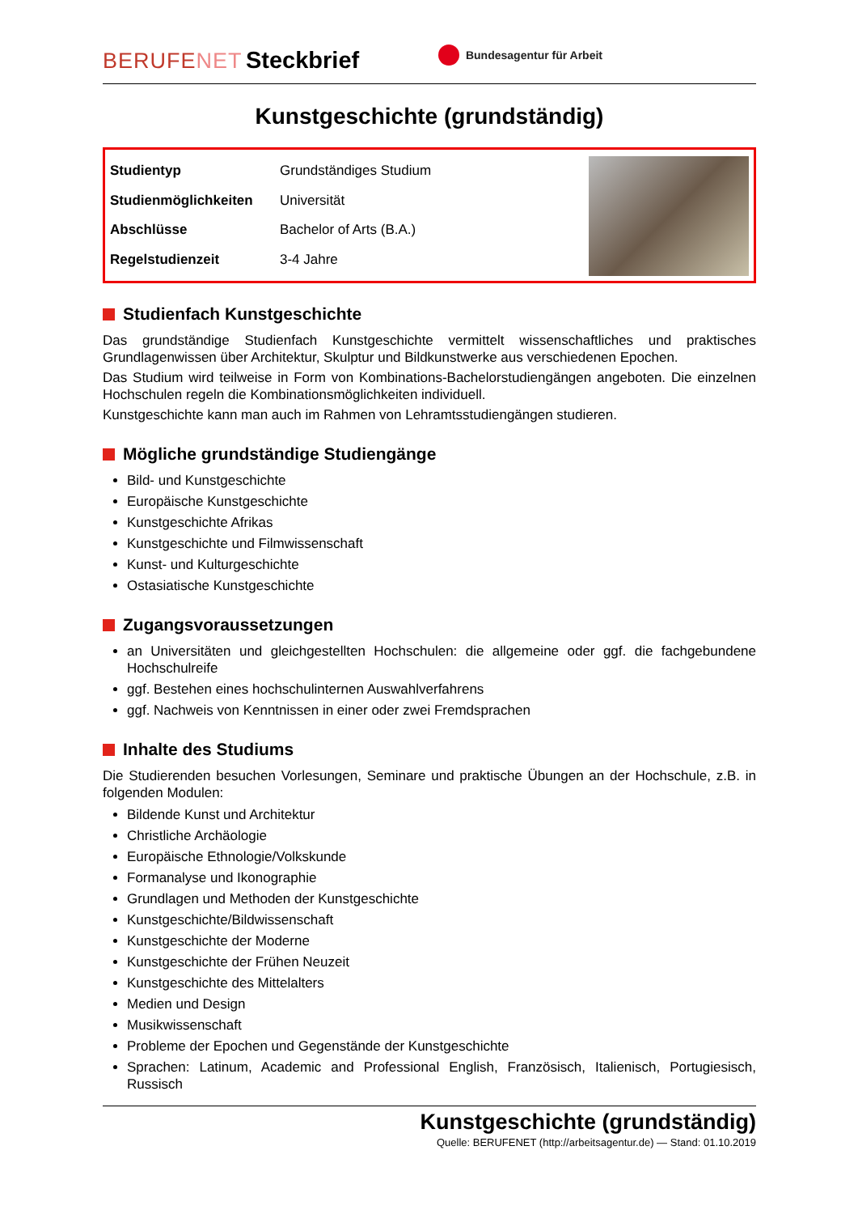BERUFENET Steckbrief
Bundesagentur für Arbeit
Kunstgeschichte (grundständig)
| Studientyp | Grundständiges Studium |
| Studienmöglichkeiten | Universität |
| Abschlüsse | Bachelor of Arts (B.A.) |
| Regelstudienzeit | 3-4 Jahre |
Studienfach Kunstgeschichte
Das grundständige Studienfach Kunstgeschichte vermittelt wissenschaftliches und praktisches Grundlagenwissen über Architektur, Skulptur und Bildkunstwerke aus verschiedenen Epochen.
Das Studium wird teilweise in Form von Kombinations-Bachelorstudiengängen angeboten. Die einzelnen Hochschulen regeln die Kombinationsmöglichkeiten individuell.
Kunstgeschichte kann man auch im Rahmen von Lehramtsstudiengängen studieren.
Mögliche grundständige Studiengänge
Bild- und Kunstgeschichte
Europäische Kunstgeschichte
Kunstgeschichte Afrikas
Kunstgeschichte und Filmwissenschaft
Kunst- und Kulturgeschichte
Ostasiatische Kunstgeschichte
Zugangsvoraussetzungen
an Universitäten und gleichgestellten Hochschulen: die allgemeine oder ggf. die fachgebundene Hochschulreife
ggf. Bestehen eines hochschulinternen Auswahlverfahrens
ggf. Nachweis von Kenntnissen in einer oder zwei Fremdsprachen
Inhalte des Studiums
Die Studierenden besuchen Vorlesungen, Seminare und praktische Übungen an der Hochschule, z.B. in folgenden Modulen:
Bildende Kunst und Architektur
Christliche Archäologie
Europäische Ethnologie/Volkskunde
Formanalyse und Ikonographie
Grundlagen und Methoden der Kunstgeschichte
Kunstgeschichte/Bildwissenschaft
Kunstgeschichte der Moderne
Kunstgeschichte der Frühen Neuzeit
Kunstgeschichte des Mittelalters
Medien und Design
Musikwissenschaft
Probleme der Epochen und Gegenstände der Kunstgeschichte
Sprachen: Latinum, Academic and Professional English, Französisch, Italienisch, Portugiesisch, Russisch
Kunstgeschichte (grundständig)
Quelle: BERUFENET (http://arbeitsagentur.de) — Stand: 01.10.2019